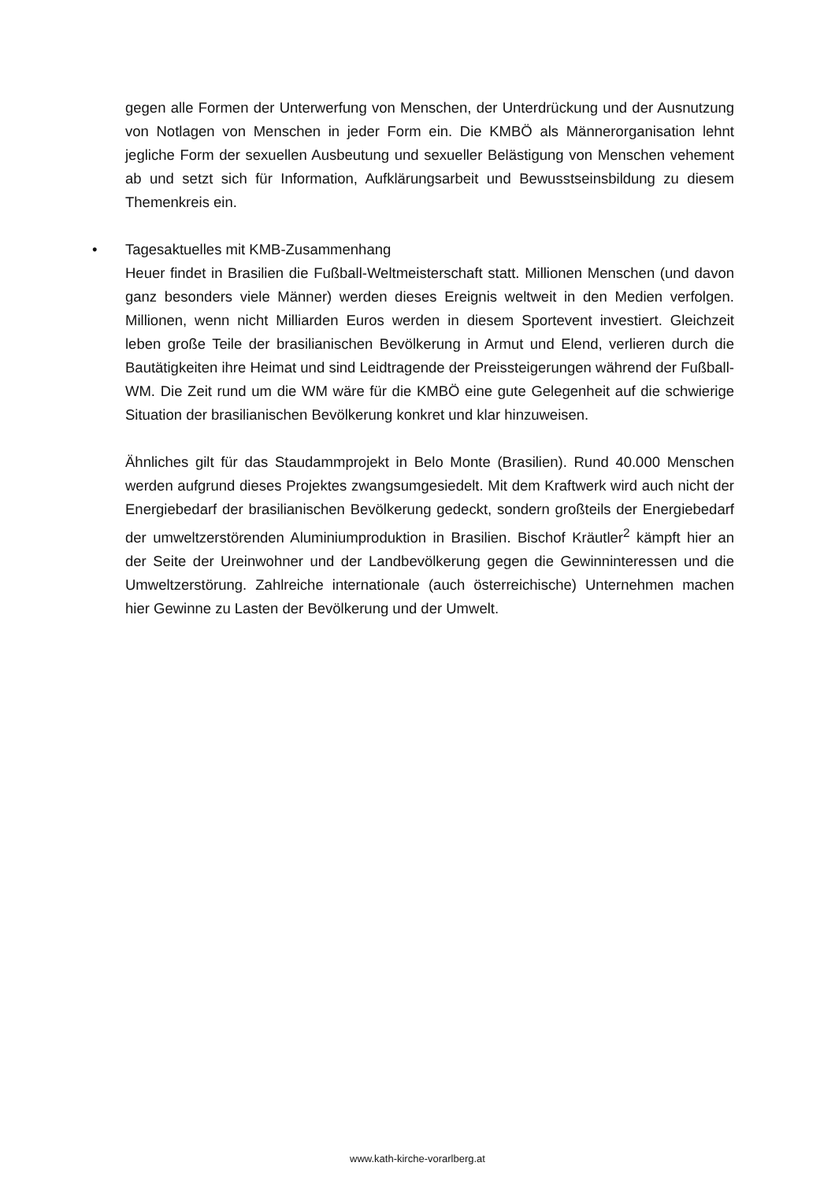gegen alle Formen der Unterwerfung von Menschen, der Unterdrückung und der Ausnutzung von Notlagen von Menschen in jeder Form ein. Die KMBÖ als Männerorganisation lehnt jegliche Form der sexuellen Ausbeutung und sexueller Belästigung von Menschen vehement ab und setzt sich für Information, Aufklärungsarbeit und Bewusstseinsbildung zu diesem Themenkreis ein.
•
Tagesaktuelles mit KMB-Zusammenhang
Heuer findet in Brasilien die Fußball-Weltmeisterschaft statt. Millionen Menschen (und davon ganz besonders viele Männer) werden dieses Ereignis weltweit in den Medien verfolgen. Millionen, wenn nicht Milliarden Euros werden in diesem Sportevent investiert. Gleichzeit leben große Teile der brasilianischen Bevölkerung in Armut und Elend, verlieren durch die Bautätigkeiten ihre Heimat und sind Leidtragende der Preissteigerungen während der Fußball-WM. Die Zeit rund um die WM wäre für die KMBÖ eine gute Gelegenheit auf die schwierige Situation der brasilianischen Bevölkerung konkret und klar hinzuweisen.
Ähnliches gilt für das Staudammprojekt in Belo Monte (Brasilien). Rund 40.000 Menschen werden aufgrund dieses Projektes zwangsumgesiedelt. Mit dem Kraftwerk wird auch nicht der Energiebedarf der brasilianischen Bevölkerung gedeckt, sondern großteils der Energiebedarf der umweltzerstörenden Aluminiumproduktion in Brasilien. Bischof Kräutler<sup>2</sup> kämpft hier an der Seite der Ureinwohner und der Landbevölkerung gegen die Gewinninteressen und die Umweltzerstörung. Zahlreiche internationale (auch österreichische) Unternehmen machen hier Gewinne zu Lasten der Bevölkerung und der Umwelt.
www.kath-kirche-vorarlberg.at